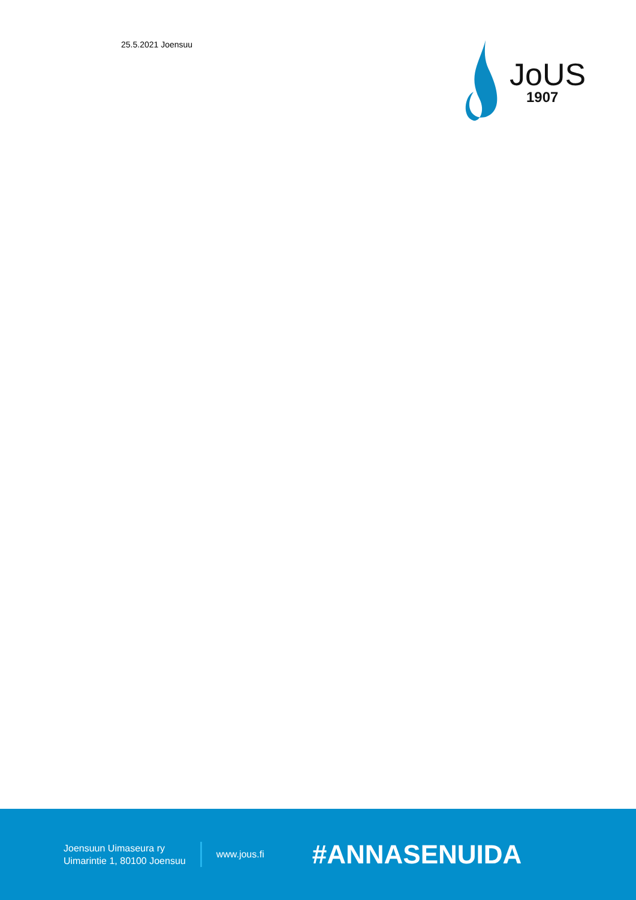25.5.2021 Joensuu
JoUS
1907
Joensuun Uimaseura ry
Uimarintie 1, 80100 Joensuu
www.jous.fi
#ANNASENUIDA